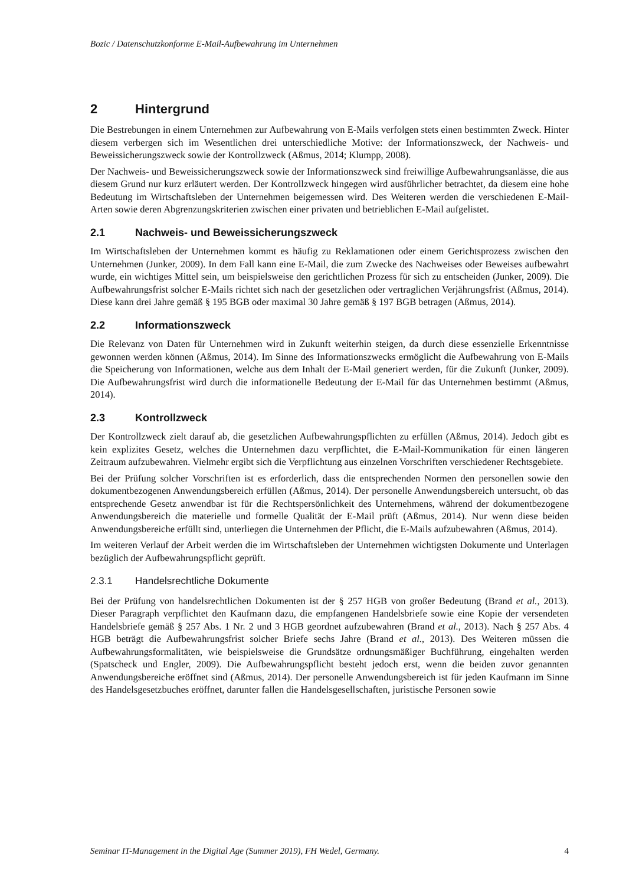Bozic / Datenschutzkonforme E-Mail-Aufbewahrung im Unternehmen
2 Hintergrund
Die Bestrebungen in einem Unternehmen zur Aufbewahrung von E-Mails verfolgen stets einen bestimmten Zweck. Hinter diesem verbergen sich im Wesentlichen drei unterschiedliche Motive: der Informationszweck, der Nachweis- und Beweissicherungszweck sowie der Kontrollzweck (Aßmus, 2014; Klumpp, 2008).
Der Nachweis- und Beweissicherungszweck sowie der Informationszweck sind freiwillige Aufbewahrungsanlässe, die aus diesem Grund nur kurz erläutert werden. Der Kontrollzweck hingegen wird ausführlicher betrachtet, da diesem eine hohe Bedeutung im Wirtschaftsleben der Unternehmen beigemessen wird. Des Weiteren werden die verschiedenen E-Mail-Arten sowie deren Abgrenzungskriterien zwischen einer privaten und betrieblichen E-Mail aufgelistet.
2.1 Nachweis- und Beweissicherungszweck
Im Wirtschaftsleben der Unternehmen kommt es häufig zu Reklamationen oder einem Gerichtsprozess zwischen den Unternehmen (Junker, 2009). In dem Fall kann eine E-Mail, die zum Zwecke des Nachweises oder Beweises aufbewahrt wurde, ein wichtiges Mittel sein, um beispielsweise den gerichtlichen Prozess für sich zu entscheiden (Junker, 2009). Die Aufbewahrungsfrist solcher E-Mails richtet sich nach der gesetzlichen oder vertraglichen Verjährungsfrist (Aßmus, 2014). Diese kann drei Jahre gemäß § 195 BGB oder maximal 30 Jahre gemäß § 197 BGB betragen (Aßmus, 2014).
2.2 Informationszweck
Die Relevanz von Daten für Unternehmen wird in Zukunft weiterhin steigen, da durch diese essenzielle Erkenntnisse gewonnen werden können (Aßmus, 2014). Im Sinne des Informationszwecks ermöglicht die Aufbewahrung von E-Mails die Speicherung von Informationen, welche aus dem Inhalt der E-Mail generiert werden, für die Zukunft (Junker, 2009). Die Aufbewahrungsfrist wird durch die informationelle Bedeutung der E-Mail für das Unternehmen bestimmt (Aßmus, 2014).
2.3 Kontrollzweck
Der Kontrollzweck zielt darauf ab, die gesetzlichen Aufbewahrungspflichten zu erfüllen (Aßmus, 2014). Jedoch gibt es kein explizites Gesetz, welches die Unternehmen dazu verpflichtet, die E-Mail-Kommunikation für einen längeren Zeitraum aufzubewahren. Vielmehr ergibt sich die Verpflichtung aus einzelnen Vorschriften verschiedener Rechtsgebiete.
Bei der Prüfung solcher Vorschriften ist es erforderlich, dass die entsprechenden Normen den personellen sowie den dokumentbezogenen Anwendungsbereich erfüllen (Aßmus, 2014). Der personelle Anwendungsbereich untersucht, ob das entsprechende Gesetz anwendbar ist für die Rechtspersönlichkeit des Unternehmens, während der dokumentbezogene Anwendungsbereich die materielle und formelle Qualität der E-Mail prüft (Aßmus, 2014). Nur wenn diese beiden Anwendungsbereiche erfüllt sind, unterliegen die Unternehmen der Pflicht, die E-Mails aufzubewahren (Aßmus, 2014).
Im weiteren Verlauf der Arbeit werden die im Wirtschaftsleben der Unternehmen wichtigsten Dokumente und Unterlagen bezüglich der Aufbewahrungspflicht geprüft.
2.3.1 Handelsrechtliche Dokumente
Bei der Prüfung von handelsrechtlichen Dokumenten ist der § 257 HGB von großer Bedeutung (Brand et al., 2013). Dieser Paragraph verpflichtet den Kaufmann dazu, die empfangenen Handelsbriefe sowie eine Kopie der versendeten Handelsbriefe gemäß § 257 Abs. 1 Nr. 2 und 3 HGB geordnet aufzubewahren (Brand et al., 2013). Nach § 257 Abs. 4 HGB beträgt die Aufbewahrungsfrist solcher Briefe sechs Jahre (Brand et al., 2013). Des Weiteren müssen die Aufbewahrungsformalitäten, wie beispielsweise die Grundsätze ordnungsmäßiger Buchführung, eingehalten werden (Spatscheck und Engler, 2009). Die Aufbewahrungspflicht besteht jedoch erst, wenn die beiden zuvor genannten Anwendungsbereiche eröffnet sind (Aßmus, 2014). Der personelle Anwendungsbereich ist für jeden Kaufmann im Sinne des Handelsgesetzbuches eröffnet, darunter fallen die Handelsgesellschaften, juristische Personen sowie
Seminar IT-Management in the Digital Age (Summer 2019), FH Wedel, Germany. 4